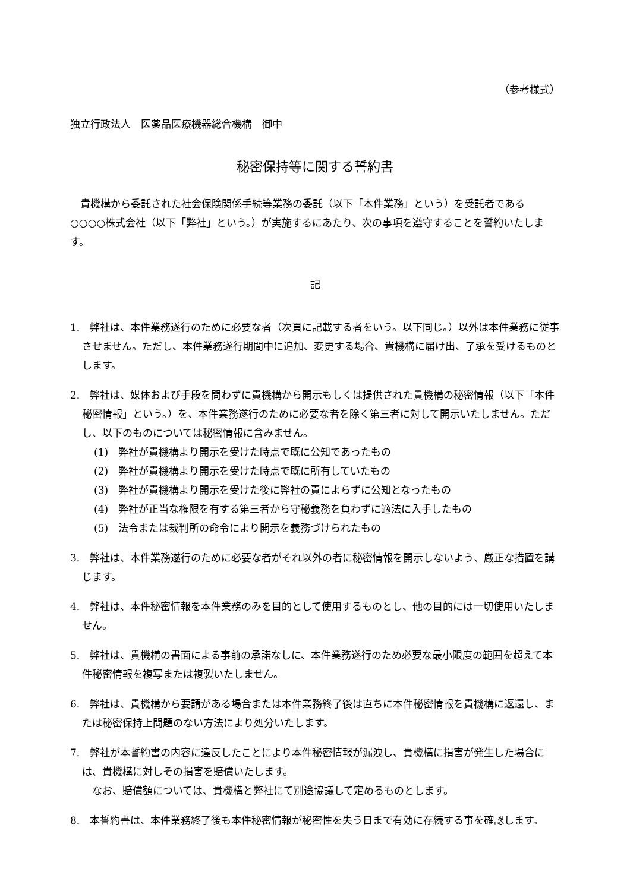（参考様式）
独立行政法人　医薬品医療機器総合機構　御中
秘密保持等に関する誓約書
貴機構から委託された社会保険関係手続等業務の委託（以下「本件業務」という）を受託者である○○○○株式会社（以下「弊社」という。）が実施するにあたり、次の事項を遵守することを誓約いたします。
記
1.　弊社は、本件業務遂行のために必要な者（次頁に記載する者をいう。以下同じ。）以外は本件業務に従事させません。ただし、本件業務遂行期間中に追加、変更する場合、貴機構に届け出、了承を受けるものとします。
2.　弊社は、媒体および手段を問わずに貴機構から開示もしくは提供された貴機構の秘密情報（以下「本件秘密情報」という。）を、本件業務遂行のために必要な者を除く第三者に対して開示いたしません。ただし、以下のものについては秘密情報に含みません。
(1)　弊社が貴機構より開示を受けた時点で既に公知であったもの
(2)　弊社が貴機構より開示を受けた時点で既に所有していたもの
(3)　弊社が貴機構より開示を受けた後に弊社の責によらずに公知となったもの
(4)　弊社が正当な権限を有する第三者から守秘義務を負わずに適法に入手したもの
(5)　法令または裁判所の命令により開示を義務づけられたもの
3.　弊社は、本件業務遂行のために必要な者がそれ以外の者に秘密情報を開示しないよう、厳正な措置を講じます。
4.　弊社は、本件秘密情報を本件業務のみを目的として使用するものとし、他の目的には一切使用いたしません。
5.　弊社は、貴機構の書面による事前の承諾なしに、本件業務遂行のため必要な最小限度の範囲を超えて本件秘密情報を複写または複製いたしません。
6.　弊社は、貴機構から要請がある場合または本件業務終了後は直ちに本件秘密情報を貴機構に返還し、または秘密保持上問題のない方法により処分いたします。
7.　弊社が本誓約書の内容に違反したことにより本件秘密情報が漏洩し、貴機構に損害が発生した場合には、貴機構に対しその損害を賠償いたします。
　なお、賠償額については、貴機構と弊社にて別途協議して定めるものとします。
8.　本誓約書は、本件業務終了後も本件秘密情報が秘密性を失う日まで有効に存続する事を確認します。